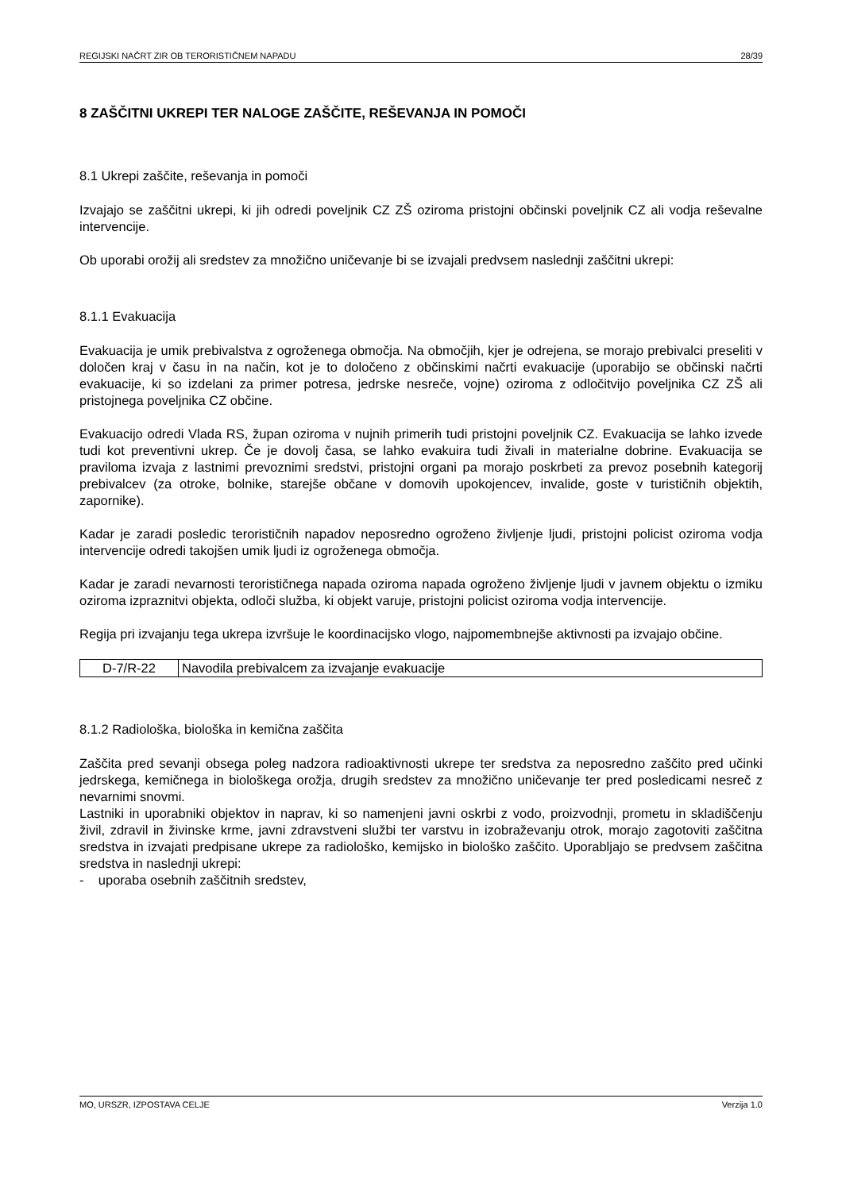REGIJSKI NAČRT ZIR OB TERORISTIČNEM NAPADU 28/39
8 ZAŠČITNI UKREPI TER NALOGE ZAŠČITE, REŠEVANJA IN POMOČI
8.1 Ukrepi zaščite, reševanja in pomoči
Izvajajo se zaščitni ukrepi, ki jih odredi poveljnik CZ ZŠ oziroma pristojni občinski poveljnik CZ ali vodja reševalne intervencije.
Ob uporabi orožij ali sredstev za množično uničevanje bi se izvajali predvsem naslednji zaščitni ukrepi:
8.1.1 Evakuacija
Evakuacija je umik prebivalstva z ogroženega območja. Na območjih, kjer je odrejena, se morajo prebivalci preseliti v določen kraj v času in na način, kot je to določeno z občinskimi načrti evakuacije (uporabijo se občinski načrti evakuacije, ki so izdelani za primer potresa, jedrske nesreče, vojne) oziroma z odločitvijo poveljnika CZ ZŠ ali pristojnega poveljnika CZ občine.
Evakuacijo odredi Vlada RS, župan oziroma v nujnih primerih tudi pristojni poveljnik CZ. Evakuacija se lahko izvede tudi kot preventivni ukrep. Če je dovolj časa, se lahko evakuira tudi živali in materialne dobrine. Evakuacija se praviloma izvaja z lastnimi prevoznimi sredstvi, pristojni organi pa morajo poskrbeti za prevoz posebnih kategorij prebivalcev (za otroke, bolnike, starejše občane v domovih upokojencev, invalide, goste v turističnih objektih, zapornike).
Kadar je zaradi posledic terorističnih napadov neposredno ogroženo življenje ljudi, pristojni policist oziroma vodja intervencije odredi takojšen umik ljudi iz ogroženega območja.
Kadar je zaradi nevarnosti terorističnega napada oziroma napada ogroženo življenje ljudi v javnem objektu o izmiku oziroma izpraznitvi objekta, odloči služba, ki objekt varuje, pristojni policist oziroma vodja intervencije.
Regija pri izvajanju tega ukrepa izvršuje le koordinacijsko vlogo, najpomembnejše aktivnosti pa izvajajo občine.
| D-7/R-22 | Navodila prebivalcem za izvajanje evakuacije |
8.1.2 Radiološka, biološka in kemična zaščita
Zaščita pred sevanji obsega poleg nadzora radioaktivnosti ukrepe ter sredstva za neposredno zaščito pred učinki jedrskega, kemičnega in biološkega orožja, drugih sredstev za množično uničevanje ter pred posledicami nesreč z nevarnimi snovmi.
Lastniki in uporabniki objektov in naprav, ki so namenjeni javni oskrbi z vodo, proizvodnji, prometu in skladiščenju živil, zdravil in živinske krme, javni zdravstveni službi ter varstvu in izobraževanju otrok, morajo zagotoviti zaščitna sredstva in izvajati predpisane ukrepe za radiološko, kemijsko in biološko zaščito. Uporabljajo se predvsem zaščitna sredstva in naslednji ukrepi:
- uporaba osebnih zaščitnih sredstev,
MO, URSZR, IZPOSTAVA CELJE Verzija 1.0